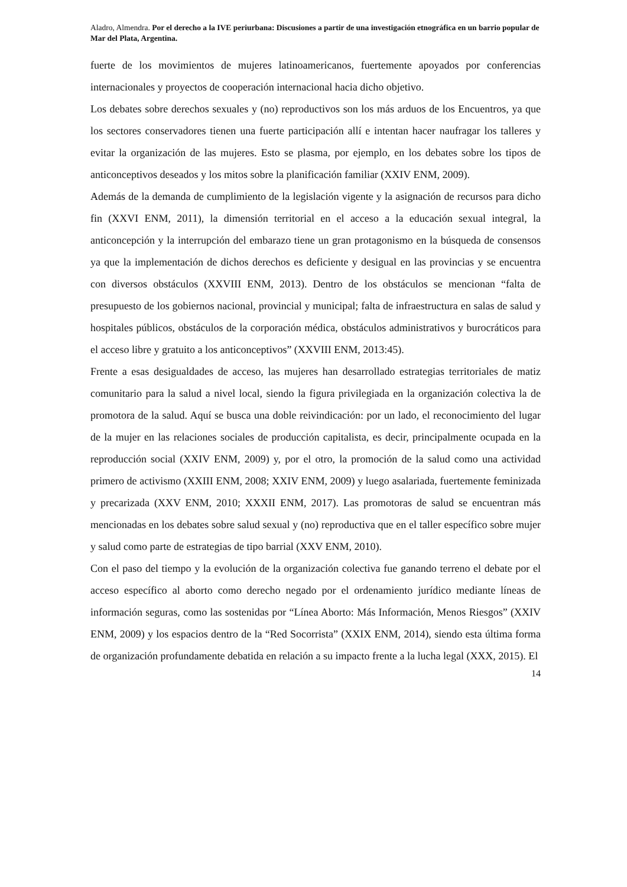Aladro, Almendra. Por el derecho a la IVE periurbana: Discusiones a partir de una investigación etnográfica en un barrio popular de Mar del Plata, Argentina.
fuerte de los movimientos de mujeres latinoamericanos, fuertemente apoyados por conferencias internacionales y proyectos de cooperación internacional hacia dicho objetivo.
Los debates sobre derechos sexuales y (no) reproductivos son los más arduos de los Encuentros, ya que los sectores conservadores tienen una fuerte participación allí e intentan hacer naufragar los talleres y evitar la organización de las mujeres. Esto se plasma, por ejemplo, en los debates sobre los tipos de anticonceptivos deseados y los mitos sobre la planificación familiar (XXIV ENM, 2009).
Además de la demanda de cumplimiento de la legislación vigente y la asignación de recursos para dicho fin (XXVI ENM, 2011), la dimensión territorial en el acceso a la educación sexual integral, la anticoncepción y la interrupción del embarazo tiene un gran protagonismo en la búsqueda de consensos ya que la implementación de dichos derechos es deficiente y desigual en las provincias y se encuentra con diversos obstáculos (XXVIII ENM, 2013). Dentro de los obstáculos se mencionan “falta de presupuesto de los gobiernos nacional, provincial y municipal; falta de infraestructura en salas de salud y hospitales públicos, obstáculos de la corporación médica, obstáculos administrativos y burocráticos para el acceso libre y gratuito a los anticonceptivos” (XXVIII ENM, 2013:45).
Frente a esas desigualdades de acceso, las mujeres han desarrollado estrategias territoriales de matiz comunitario para la salud a nivel local, siendo la figura privilegiada en la organización colectiva la de promotora de la salud. Aquí se busca una doble reivindicación: por un lado, el reconocimiento del lugar de la mujer en las relaciones sociales de producción capitalista, es decir, principalmente ocupada en la reproducción social (XXIV ENM, 2009) y, por el otro, la promoción de la salud como una actividad primero de activismo (XXIII ENM, 2008; XXIV ENM, 2009) y luego asalariada, fuertemente feminizada y precarizada (XXV ENM, 2010; XXXII ENM, 2017). Las promotoras de salud se encuentran más mencionadas en los debates sobre salud sexual y (no) reproductiva que en el taller específico sobre mujer y salud como parte de estrategias de tipo barrial (XXV ENM, 2010).
Con el paso del tiempo y la evolución de la organización colectiva fue ganando terreno el debate por el acceso específico al aborto como derecho negado por el ordenamiento jurídico mediante líneas de información seguras, como las sostenidas por “Línea Aborto: Más Información, Menos Riesgos” (XXIV ENM, 2009) y los espacios dentro de la “Red Socorrista” (XXIX ENM, 2014), siendo esta última forma de organización profundamente debatida en relación a su impacto frente a la lucha legal (XXX, 2015). El
14